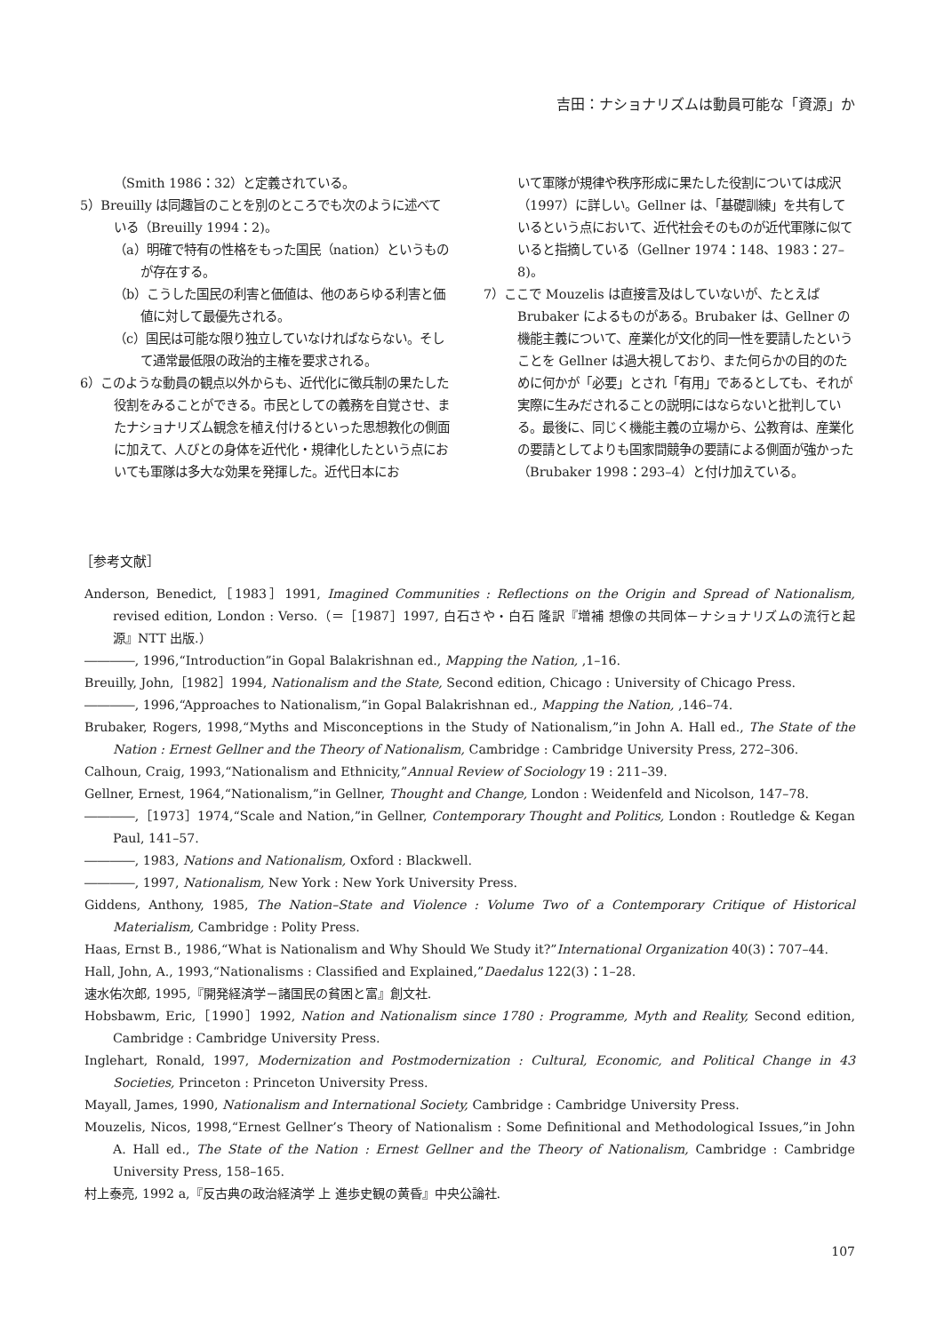吉田：ナショナリズムは動員可能な「資源」か
（Smith 1986：32）と定義されている。
5）Breuilly は同趣旨のことを別のところでも次のように述べている（Breuilly 1994：2)。
（a）明確で特有の性格をもった国民（nation）というものが存在する。
（b）こうした国民の利害と価値は、他のあらゆる利害と価値に対して最優先される。
（c）国民は可能な限り独立していなければならない。そして通常最低限の政治的主権を要求される。
6）このような動員の観点以外からも、近代化に徴兵制の果たした役割をみることができる。市民としての義務を自覚させ、またナショナリズム観念を植え付けるといった思想教化の側面に加えて、人びとの身体を近代化・規律化したという点においても軍隊は多大な効果を発揮した。近代日本にお
いて軍隊が規律や秩序形成に果たした役割については成沢（1997）に詳しい。Gellner は、「基礎訓練」を共有しているという点において、近代社会そのものが近代軍隊に似ていると指摘している（Gellner 1974：148、1983：27–8)。
7）ここで Mouzelis は直接言及はしていないが、たとえば Brubaker によるものがある。Brubaker は、Gellner の機能主義について、産業化が文化的同一性を要請したということを Gellner は過大視しており、また何らかの目的のために何かが「必要」とされ「有用」であるとしても、それが実際に生みだされることの説明にはならないと批判している。最後に、同じく機能主義の立場から、公教育は、産業化の要請としてよりも国家間競争の要請による側面が強かった（Brubaker 1998：293–4）と付け加えている。
［参考文献］
Anderson, Benedict,［1983］1991, Imagined Communities : Reflections on the Origin and Spread of Nationalism, revised edition, London : Verso.（＝［1987］1997, 白石さや・白石 隆訳『増補 想像の共同体－ナショナリズムの流行と起源』NTT 出版.）
――――, 1996,“Introduction”in Gopal Balakrishnan ed., Mapping the Nation, ,1–16.
Breuilly, John,［1982］1994, Nationalism and the State, Second edition, Chicago : University of Chicago Press.
――――, 1996,“Approaches to Nationalism,”in Gopal Balakrishnan ed., Mapping the Nation, ,146–74.
Brubaker, Rogers, 1998,“Myths and Misconceptions in the Study of Nationalism,”in John A. Hall ed., The State of the Nation : Ernest Gellner and the Theory of Nationalism, Cambridge : Cambridge University Press, 272–306.
Calhoun, Craig, 1993,“Nationalism and Ethnicity,”Annual Review of Sociology 19 : 211–39.
Gellner, Ernest, 1964,“Nationalism,”in Gellner, Thought and Change, London : Weidenfeld and Nicolson, 147–78.
――――,［1973］1974,“Scale and Nation,”in Gellner, Contemporary Thought and Politics, London : Routledge & Kegan Paul, 141–57.
――――, 1983, Nations and Nationalism, Oxford : Blackwell.
――――, 1997, Nationalism, New York : New York University Press.
Giddens, Anthony, 1985, The Nation–State and Violence : Volume Two of a Contemporary Critique of Historical Materialism, Cambridge : Polity Press.
Haas, Ernst B., 1986,“What is Nationalism and Why Should We Study it?”International Organization 40(3)：707–44.
Hall, John, A., 1993,“Nationalisms : Classified and Explained,”Daedalus 122(3)：1–28.
速水佑次郎, 1995,『開発経済学－諸国民の貧困と富』創文社.
Hobsbawm, Eric,［1990］1992, Nation and Nationalism since 1780 : Programme, Myth and Reality, Second edition, Cambridge : Cambridge University Press.
Inglehart, Ronald, 1997, Modernization and Postmodernization : Cultural, Economic, and Political Change in 43 Societies, Princeton : Princeton University Press.
Mayall, James, 1990, Nationalism and International Society, Cambridge : Cambridge University Press.
Mouzelis, Nicos, 1998,“Ernest Gellner’s Theory of Nationalism : Some Definitional and Methodological Issues,”in John A. Hall ed., The State of the Nation : Ernest Gellner and the Theory of Nationalism, Cambridge : Cambridge University Press, 158–165.
村上泰亮, 1992 a,『反古典の政治経済学 上 進歩史観の黄昏』中央公論社.
107